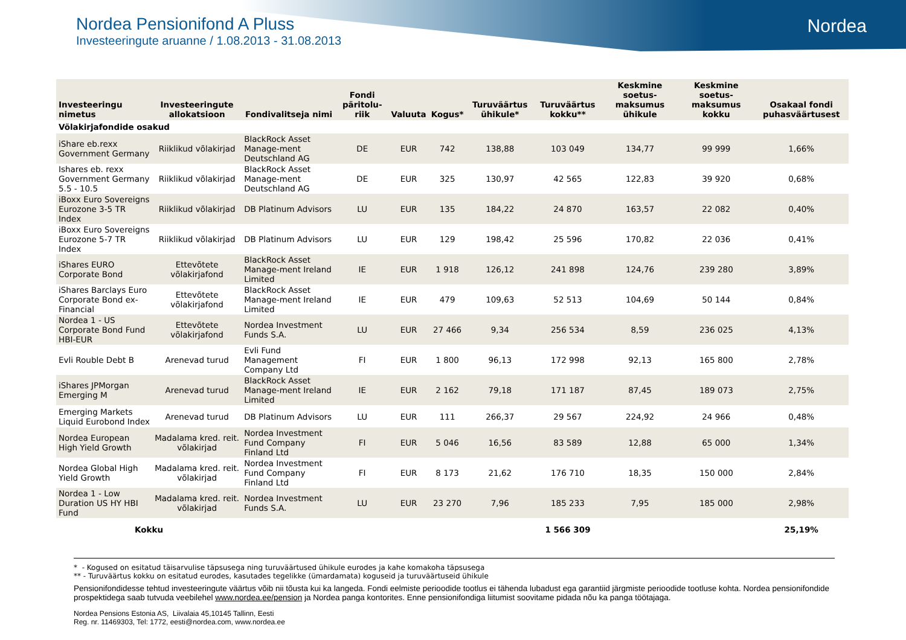Nordea
Nordea Pensionifond A Pluss
Investeeringute aruanne / 1.08.2013 - 31.08.2013
| Investeeringu nimetus | Investeeringute allokatsioon | Fondivalitseja nimi | Fondi päritolu-riik | Valuuta | Kogus* | Turuväärtus ühikule* | Turuväärtus kokku** | Keskmine soetus-maksumus ühikule | Keskmine soetus-maksumus kokku | Osakaal fondi puhasväärtusest |
| --- | --- | --- | --- | --- | --- | --- | --- | --- | --- | --- |
| Võlakirjafondide osakud | | | | | | | | | | |
| iShare eb.rexx Government Germany | Riiklikud võlakirjad | BlackRock Asset Manage-ment Deutschland AG | DE | EUR | 742 | 138,88 | 103 049 | 134,77 | 99 999 | 1,66% |
| Ishares eb. rexx Government Germany 5.5 - 10.5 | Riiklikud võlakirjad | BlackRock Asset Manage-ment Deutschland AG | DE | EUR | 325 | 130,97 | 42 565 | 122,83 | 39 920 | 0,68% |
| iBoxx Euro Sovereigns Eurozone 3-5 TR Index | Riiklikud võlakirjad | DB Platinum Advisors | LU | EUR | 135 | 184,22 | 24 870 | 163,57 | 22 082 | 0,40% |
| iBoxx Euro Sovereigns Eurozone 5-7 TR Index | Riiklikud võlakirjad | DB Platinum Advisors | LU | EUR | 129 | 198,42 | 25 596 | 170,82 | 22 036 | 0,41% |
| iShares EURO Corporate Bond | Ettevõtete võlakirjafond | BlackRock Asset Manage-ment Ireland Limited | IE | EUR | 1 918 | 126,12 | 241 898 | 124,76 | 239 280 | 3,89% |
| iShares Barclays Euro Corporate Bond ex-Financial | Ettevõtete võlakirjafond | BlackRock Asset Manage-ment Ireland Limited | IE | EUR | 479 | 109,63 | 52 513 | 104,69 | 50 144 | 0,84% |
| Nordea 1 - US Corporate Bond Fund HBI-EUR | Ettevõtete võlakirjafond | Nordea Investment Funds S.A. | LU | EUR | 27 466 | 9,34 | 256 534 | 8,59 | 236 025 | 4,13% |
| Evli Rouble Debt B | Arenevad turud | Evli Fund Management Company Ltd | FI | EUR | 1 800 | 96,13 | 172 998 | 92,13 | 165 800 | 2,78% |
| iShares JPMorgan Emerging M | Arenevad turud | BlackRock Asset Manage-ment Ireland Limited | IE | EUR | 2 162 | 79,18 | 171 187 | 87,45 | 189 073 | 2,75% |
| Emerging Markets Liquid Eurobond Index | Arenevad turud | DB Platinum Advisors | LU | EUR | 111 | 266,37 | 29 567 | 224,92 | 24 966 | 0,48% |
| Nordea European High Yield Growth | Madalama kred. reit. võlakirjad | Nordea Investment Fund Company Finland Ltd | FI | EUR | 5 046 | 16,56 | 83 589 | 12,88 | 65 000 | 1,34% |
| Nordea Global High Yield Growth | Madalama kred. reit. võlakirjad | Nordea Investment Fund Company Finland Ltd | FI | EUR | 8 173 | 21,62 | 176 710 | 18,35 | 150 000 | 2,84% |
| Nordea 1 - Low Duration US HY HBI Fund | Madalama kred. reit. võlakirjad | Nordea Investment Funds S.A. | LU | EUR | 23 270 | 7,96 | 185 233 | 7,95 | 185 000 | 2,98% |
| Kokku | | | | | | | 1 566 309 | | | 25,19% |
* - Kogused on esitatud täisarvulise täpsusega ning turuväärtused ühikule eurodes ja kahe komakoha täpsusega
** - Turuväärtus kokku on esitatud eurodes, kasutades tegelikke (ümardamata) koguseid ja turuväärtuseid ühikule
Pensionifondidesse tehtud investeeringute väärtus võib nii tõusta kui ka langeda. Fondi eelmiste perioodide tootlus ei tähenda lubadust ega garantiid järgmiste perioodide tootluse kohta. Nordea pensionifondide prospektidega saab tutvuda veebilehel www.nordea.ee/pension ja Nordea panga kontorites. Enne pensionifondiga liitumist soovitame pidada nõu ka panga töötajaga.
Nordea Pensions Estonia AS, Liivalaia 45,10145 Tallinn, Eesti
Reg. nr. 11469303, Tel: 1772, eesti@nordea.com, www.nordea.ee